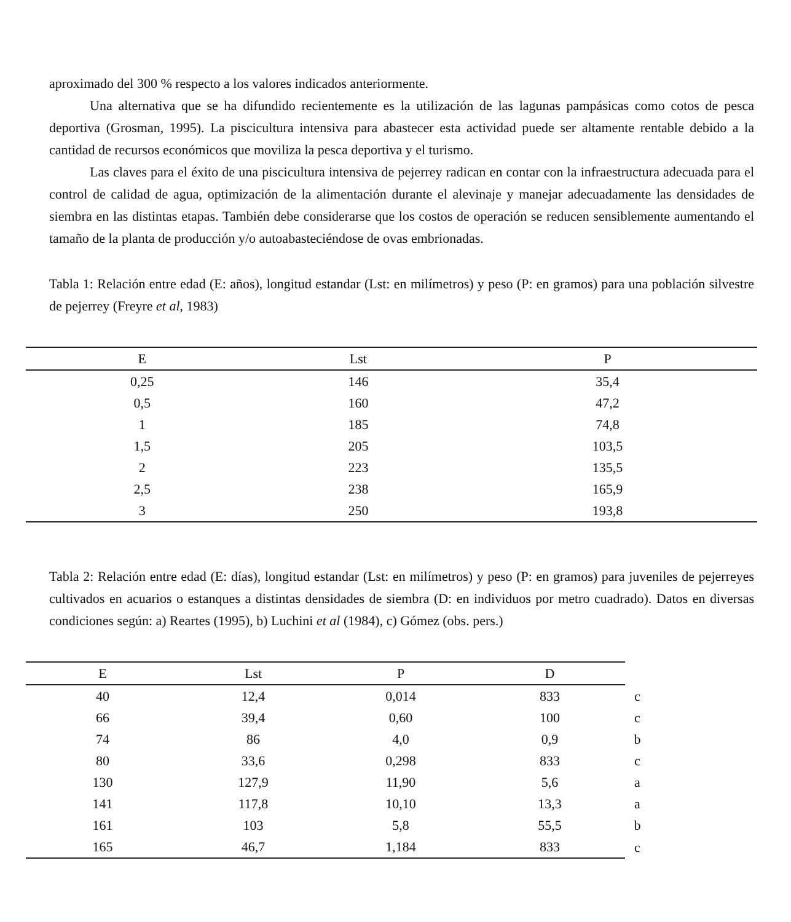aproximado del 300 % respecto a los valores indicados anteriormente.
Una alternativa que se ha difundido recientemente es la utilización de las lagunas pampásicas como cotos de pesca deportiva (Grosman, 1995). La piscicultura intensiva para abastecer esta actividad puede ser altamente rentable debido a la cantidad de recursos económicos que moviliza la pesca deportiva y el turismo.
Las claves para el éxito de una piscicultura intensiva de pejerrey radican en contar con la infraestructura adecuada para el control de calidad de agua, optimización de la alimentación durante el alevinaje y manejar adecuadamente las densidades de siembra en las distintas etapas. También debe considerarse que los costos de operación se reducen sensiblemente aumentando el tamaño de la planta de producción y/o autoabasteciéndose de ovas embrionadas.
Tabla 1: Relación entre edad (E: años), longitud estandar (Lst: en milímetros) y peso (P: en gramos) para una población silvestre de pejerrey (Freyre et al, 1983)
| E | Lst | P |
| --- | --- | --- |
| 0,25 | 146 | 35,4 |
| 0,5 | 160 | 47,2 |
| 1 | 185 | 74,8 |
| 1,5 | 205 | 103,5 |
| 2 | 223 | 135,5 |
| 2,5 | 238 | 165,9 |
| 3 | 250 | 193,8 |
Tabla 2: Relación entre edad (E: días), longitud estandar (Lst: en milímetros) y peso (P: en gramos) para juveniles de pejerreyes cultivados en acuarios o estanques a distintas densidades de siembra (D: en individuos por metro cuadrado). Datos en diversas condiciones según: a) Reartes (1995), b) Luchini et al (1984), c) Gómez (obs. pers.)
| E | Lst | P | D | |
| --- | --- | --- | --- | --- |
| 40 | 12,4 | 0,014 | 833 | c |
| 66 | 39,4 | 0,60 | 100 | c |
| 74 | 86 | 4,0 | 0,9 | b |
| 80 | 33,6 | 0,298 | 833 | c |
| 130 | 127,9 | 11,90 | 5,6 | a |
| 141 | 117,8 | 10,10 | 13,3 | a |
| 161 | 103 | 5,8 | 55,5 | b |
| 165 | 46,7 | 1,184 | 833 | c |